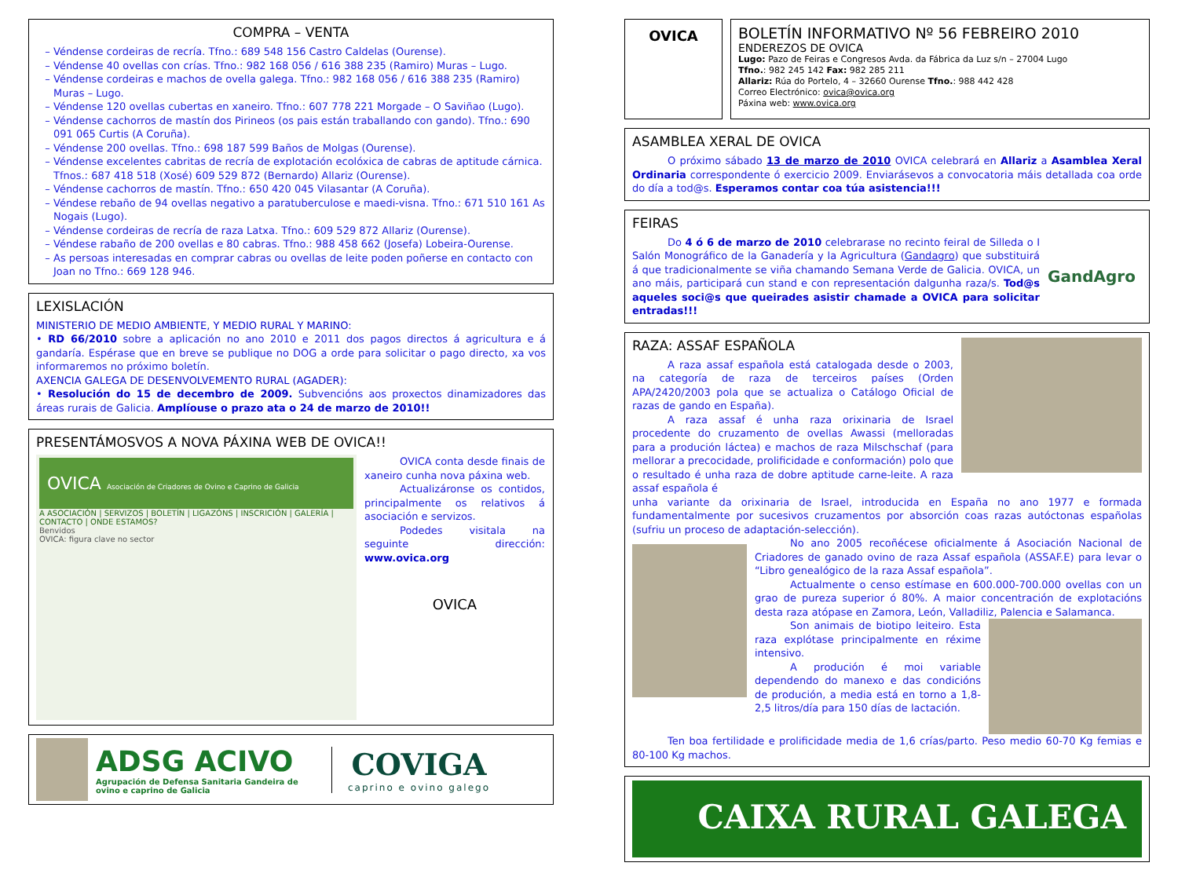COMPRA – VENTA
Véndense cordeiras de recría. Tfno.: 689 548 156 Castro Caldelas (Ourense).
Véndense 40 ovellas con crías. Tfno.: 982 168 056 / 616 388 235 (Ramiro) Muras – Lugo.
Véndense cordeiras e machos de ovella galega. Tfno.: 982 168 056 / 616 388 235 (Ramiro) Muras – Lugo.
Véndense 120 ovellas cubertas en xaneiro. Tfno.: 607 778 221 Morgade – O Saviñao (Lugo).
Véndense cachorros de mastín dos Pirineos (os pais están traballando con gando). Tfno.: 690 091 065 Curtis (A Coruña).
Véndense 200 ovellas. Tfno.: 698 187 599 Baños de Molgas (Ourense).
Véndense excelentes cabritas de recría de explotación ecolóxica de cabras de aptitude cárnica. Tfnos.: 687 418 518 (Xosé) 609 529 872 (Bernardo) Allariz (Ourense).
Véndense cachorros de mastín. Tfno.: 650 420 045 Vilasantar (A Coruña).
Véndese rebaño de 94 ovellas negativo a paratuberculose e maedi-visna. Tfno.: 671 510 161 As Nogais (Lugo).
Véndense cordeiras de recría de raza Latxa. Tfno.: 609 529 872 Allariz (Ourense).
Véndese rabaño de 200 ovellas e 80 cabras. Tfno.: 988 458 662 (Josefa) Lobeira-Ourense.
As persoas interesadas en comprar cabras ou ovellas de leite poden poñerse en contacto con Joan no Tfno.: 669 128 946.
LEXISLACIÓN
MINISTERIO DE MEDIO AMBIENTE, Y MEDIO RURAL Y MARINO:
• RD 66/2010 sobre a aplicación no ano 2010 e 2011 dos pagos directos á agricultura e á gandaría. Espérase que en breve se publique no DOG a orde para solicitar o pago directo, xa vos informaremos no próximo boletín.
AXENCIA GALEGA DE DESENVOLVEMENTO RURAL (AGADER):
• Resolución do 15 de decembro de 2009. Subvencións aos proxectos dinamizadores das áreas rurais de Galicia. Amplíouse o prazo ata o 24 de marzo de 2010!!
PRESENTÁMOSVOS A NOVA PÁXINA WEB DE OVICA!!
OVICA Asociación de Criadores de Ovino e Caprino de Galicia
A ASOCIACIÓN | SERVIZOS | BOLETÍN | LIGAZÓNS | INSCRICIÓN | GALERÍA | CONTACTO | ONDE ESTAMOS?
Benvidos
OVICA: figura clave no sector
OVICA conta desde finais de xaneiro cunha nova páxina web.
Actualizáronse os contidos, principalmente os relativos á asociación e servizos.
Podedes visitala na seguinte dirección: www.ovica.org
OVICA
ADSG ACIVO
Agrupación de Defensa Sanitaria Gandeira de ovino e caprino de Galicia
COVIGA
caprino e ovino galego
OVICA
BOLETÍN INFORMATIVO Nº 56 FEBREIRO 2010
ENDEREZOS DE OVICA
Lugo: Pazo de Feiras e Congresos Avda. da Fábrica da Luz s/n – 27004 Lugo
Tfno.: 982 245 142 Fax: 982 285 211
Allariz: Rúa do Portelo, 4 – 32660 Ourense Tfno.: 988 442 428
Correo Electrónico: ovica@ovica.org
Páxina web: www.ovica.org
ASAMBLEA XERAL DE OVICA
O próximo sábado 13 de marzo de 2010 OVICA celebrará en Allariz a Asamblea Xeral Ordinaria correspondente ó exercicio 2009. Enviarásevos a convocatoria máis detallada coa orde do día a tod@s. Esperamos contar coa túa asistencia!!!
FEIRAS
Do 4 ó 6 de marzo de 2010 celebrarase no recinto feiral de Silleda o I Salón Monográfico de la Ganadería y la Agricultura (Gandagro) que substituirá á que tradicionalmente se viña chamando Semana Verde de Galicia. OVICA, un ano máis, participará cun stand e con representación dalgunha raza/s. Tod@s aqueles soci@s que queirades asistir chamade a OVICA para solicitar entradas!!!
GandAgro
RAZA: ASSAF ESPAÑOLA
A raza assaf española está catalogada desde o 2003, na categoría de raza de terceiros países (Orden APA/2420/2003 pola que se actualiza o Catálogo Oficial de razas de gando en España).
A raza assaf é unha raza orixinaria de Israel procedente do cruzamento de ovellas Awassi (melloradas para a produción láctea) e machos de raza Milschschaf (para mellorar a precocidade, prolificidade e conformación) polo que o resultado é unha raza de dobre aptitude carne-leite. A raza assaf española é
unha variante da orixinaria de Israel, introducida en España no ano 1977 e formada fundamentalmente por sucesivos cruzamentos por absorción coas razas autóctonas españolas (sufriu un proceso de adaptación-selección).
No ano 2005 recoñécese oficialmente á Asociación Nacional de Criadores de ganado ovino de raza Assaf española (ASSAF.E) para levar o “Libro genealógico de la raza Assaf española”.
Actualmente o censo estímase en 600.000-700.000 ovellas con un grao de pureza superior ó 80%. A maior concentración de explotacións desta raza atópase en Zamora, León, Valladiliz, Palencia e Salamanca.
Son animais de biotipo leiteiro. Esta raza explótase principalmente en réxime intensivo.
A produción é moi variable dependendo do manexo e das condicións de produción, a media está en torno a 1,8-2,5 litros/día para 150 días de lactación.
Ten boa fertilidade e prolificidade media de 1,6 crías/parto. Peso medio 60-70 Kg femias e 80-100 Kg machos.
CAIXA RURAL GALEGA